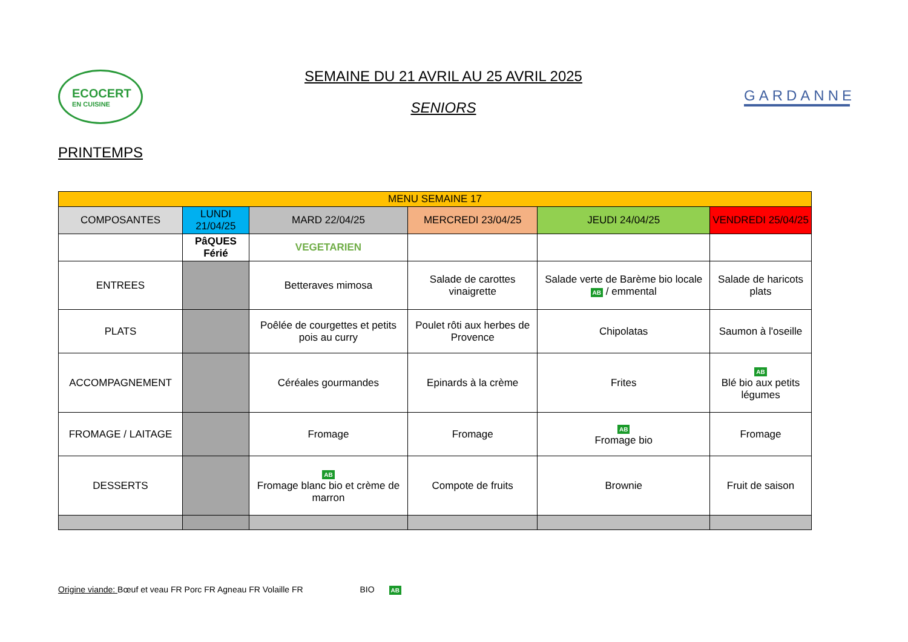ECOCERT
EN CUISINE
SEMAINE DU 21 AVRIL AU 25 AVRIL 2025
SENIORS
GARDANNE
PRINTEMPS
| MENU SEMAINE 17 | | | | | |
| --- | --- | --- | --- | --- | --- |
| COMPOSANTES | LUNDI 21/04/25 | MARD 22/04/25 | MERCREDI 23/04/25 | JEUDI 24/04/25 | VENDREDI 25/04/25 |
| | PâQUES Férié | VEGETARIEN | | | |
| ENTREES | | Betteraves mimosa | Salade de carottes vinaigrette | Salade verte de Barème bio locale AB / emmental | Salade de haricots plats |
| PLATS | | Poêlée de courgettes et petits pois au curry | Poulet rôti aux herbes de Provence | Chipolatas | Saumon à l'oseille |
| ACCOMPAGNEMENT | | Céréales gourmandes | Epinards à la crème | Frites | AB Blé bio aux petits légumes |
| FROMAGE / LAITAGE | | Fromage | Fromage | AB Fromage bio | Fromage |
| DESSERTS | | AB Fromage blanc bio et crème de marron | Compote de fruits | Brownie | Fruit de saison |
Origine viande: Bœuf et veau FR Porc FR Agneau FR Volaille FR BIO AB